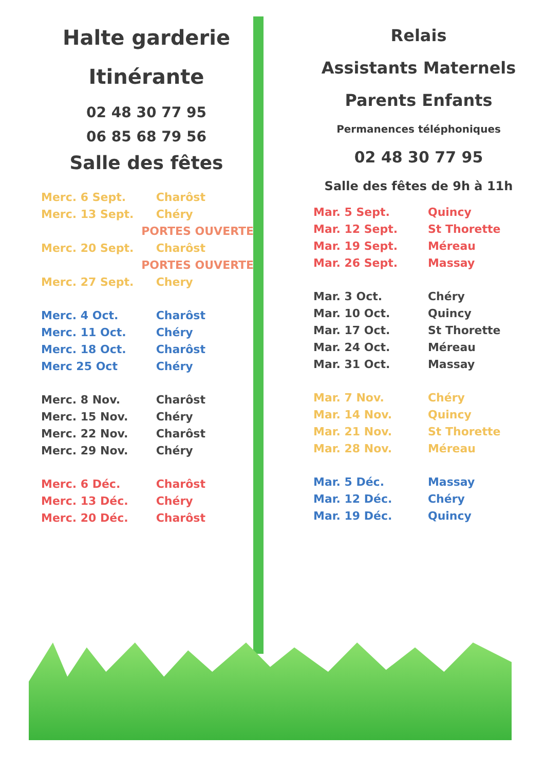Halte garderie
Itinérante
02 48 30 77 95
06 85 68 79 56
Salle des fêtes
| Merc. 6 Sept. | Charôst |
| Merc. 13 Sept. | Chéry |
| PORTES OUVERTES | |
| Merc. 20 Sept. | Charôst |
| PORTES OUVERTES | |
| Merc. 27 Sept. | Chery |
| Merc. 4 Oct. | Charôst |
| Merc. 11 Oct. | Chéry |
| Merc. 18 Oct. | Charôst |
| Merc 25 Oct | Chéry |
| Merc. 8 Nov. | Charôst |
| Merc. 15 Nov. | Chéry |
| Merc. 22 Nov. | Charôst |
| Merc. 29 Nov. | Chéry |
| Merc. 6 Déc. | Charôst |
| Merc. 13 Déc. | Chéry |
| Merc. 20 Déc. | Charôst |
Relais
Assistants Maternels
Parents Enfants
Permanences téléphoniques
02 48 30 77 95
Salle des fêtes de 9h à 11h
| Mar. 5 Sept. | Quincy |
| Mar. 12 Sept. | St Thorette |
| Mar. 19 Sept. | Méreau |
| Mar. 26 Sept. | Massay |
| Mar. 3 Oct. | Chéry |
| Mar. 10 Oct. | Quincy |
| Mar. 17 Oct. | St Thorette |
| Mar. 24 Oct. | Méreau |
| Mar. 31 Oct. | Massay |
| Mar. 7 Nov. | Chéry |
| Mar. 14 Nov. | Quincy |
| Mar. 21 Nov. | St Thorette |
| Mar. 28 Nov. | Méreau |
| Mar. 5 Déc. | Massay |
| Mar. 12 Déc. | Chéry |
| Mar. 19 Déc. | Quincy |